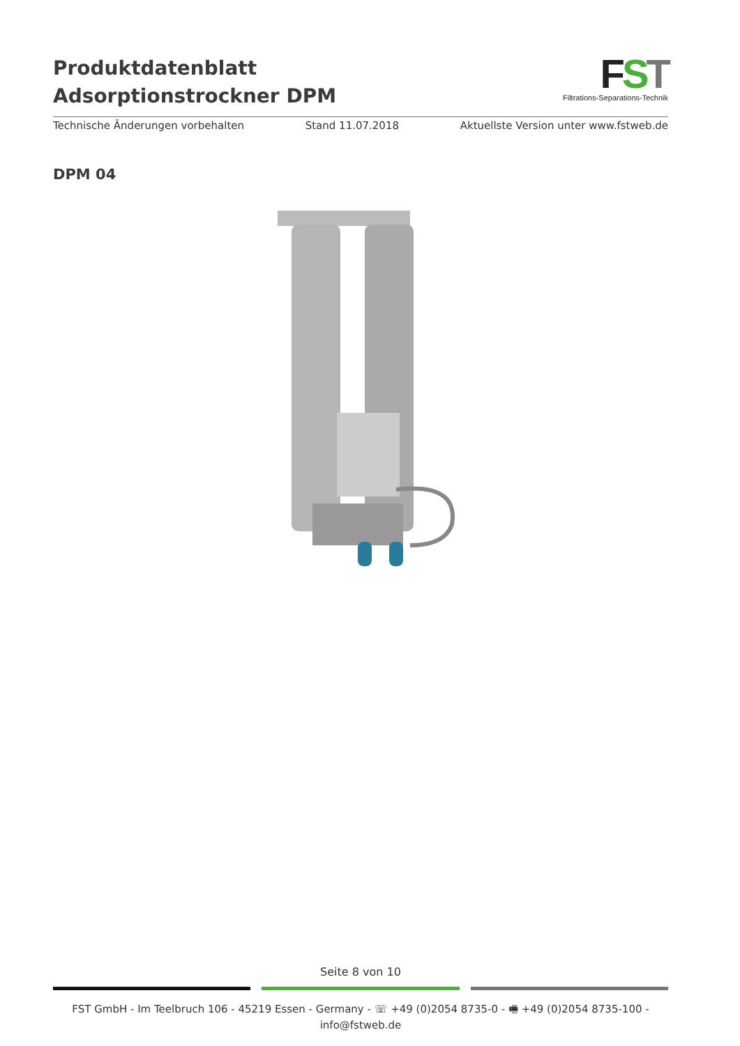Produktdatenblatt
Adsorptionstrockner DPM
FST
Filtrations-Separations-Technik
Technische Änderungen vorbehalten Stand 11.07.2018 Aktuellste Version unter www.fstweb.de
DPM 04
Seite 8 von 10
FST GmbH - Im Teelbruch 106 - 45219 Essen - Germany - ☏ +49 (0)2054 8735-0 - 🖷 +49 (0)2054 8735-100 - info@fstweb.de